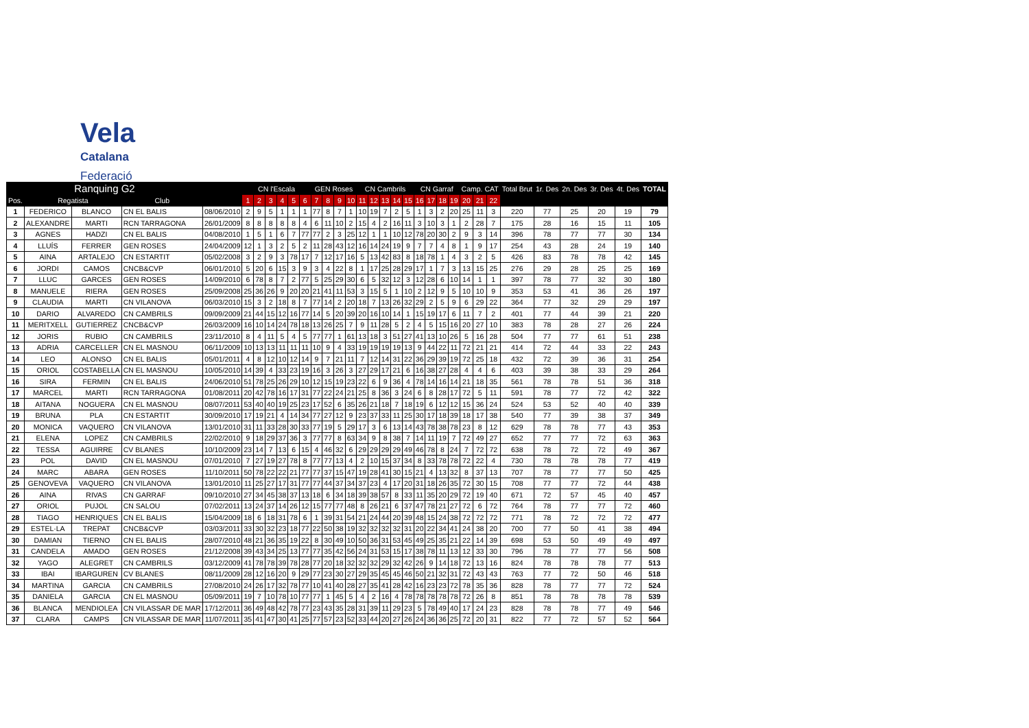Vela
Catalana
Federació
| Ranquing G2 | | | | | CN l'Escala | | | | | | GEN Roses | | | | CN Cambrils | | | | | CN Garraf | | | | Camp. CAT | | | Total Brut | 1r. Des | 2n. Des | 3r. Des | 4t. Des | TOTAL |
| --- | --- | --- | --- | --- | --- | --- | --- | --- | --- | --- | --- | --- | --- | --- | --- | --- | --- | --- | --- | --- | --- | --- | --- | --- | --- | --- | --- | --- | --- | --- | --- | --- |
| Pos. | Regatista | | Club | | 1 | 2 | 3 | 4 | 5 | 6 | 7 | 8 | 9 | 10 | 11 | 12 | 13 | 14 | 15 | 16 | 17 | 18 | 19 | 20 | 21 | 22 | | | | | | |
| 1 | FEDERICO | BLANCO | CN EL BALIS | 08/06/2010 | 2 | 9 | 5 | 1 | 1 | 1 | 77 | 8 | 7 | 1 | 10 | 19 | 7 | 2 | 5 | 1 | 3 | 2 | 20 | 25 | 11 | 3 | 220 | 77 | 25 | 20 | 19 | 79 |
| 2 | ALEXANDRE | MARTI | RCN TARRAGONA | 26/01/2009 | 8 | 8 | 8 | 8 | 8 | 4 | 6 | 11 | 10 | 2 | 15 | 4 | 2 | 16 | 11 | 3 | 10 | 3 | 1 | 2 | 28 | 7 | 175 | 28 | 16 | 15 | 11 | 105 |
| 3 | AGNES | HADZI | CN EL BALIS | 04/08/2010 | 1 | 5 | 1 | 6 | 7 | 77 | 77 | 2 | 3 | 25 | 12 | 1 | 1 | 10 | 12 | 78 | 20 | 30 | 2 | 9 | 3 | 14 | 396 | 78 | 77 | 77 | 30 | 134 |
| 4 | LLUÍS | FERRER | GEN ROSES | 24/04/2009 | 12 | 1 | 3 | 2 | 5 | 2 | 11 | 28 | 43 | 12 | 16 | 14 | 24 | 19 | 9 | 7 | 7 | 4 | 8 | 1 | 9 | 17 | 254 | 43 | 28 | 24 | 19 | 140 |
| 5 | AINA | ARTALEJO | CN ESTARTIT | 05/02/2008 | 3 | 2 | 9 | 3 | 78 | 17 | 7 | 12 | 17 | 16 | 5 | 13 | 42 | 83 | 8 | 18 | 78 | 1 | 4 | 3 | 2 | 5 | 426 | 83 | 78 | 78 | 42 | 145 |
| 6 | JORDI | CAMOS | CNCB&CVP | 06/01/2010 | 5 | 20 | 6 | 15 | 3 | 9 | 3 | 4 | 22 | 8 | 1 | 17 | 25 | 28 | 29 | 17 | 1 | 7 | 3 | 13 | 15 | 25 | 276 | 29 | 28 | 25 | 25 | 169 |
| 7 | LLUC | GARCES | GEN ROSES | 14/09/2010 | 6 | 78 | 8 | 7 | 2 | 77 | 5 | 25 | 29 | 30 | 6 | 5 | 32 | 12 | 3 | 12 | 28 | 6 | 10 | 14 | 1 | 1 | 397 | 78 | 77 | 32 | 30 | 180 |
| 8 | MANUELE | RIERA | GEN ROSES | 25/09/2008 | 25 | 36 | 26 | 9 | 20 | 20 | 21 | 41 | 11 | 53 | 3 | 15 | 5 | 1 | 10 | 2 | 12 | 9 | 5 | 10 | 10 | 9 | 353 | 53 | 41 | 36 | 26 | 197 |
| 9 | CLAUDIA | MARTI | CN VILANOVA | 06/03/2010 | 15 | 3 | 2 | 18 | 8 | 7 | 77 | 14 | 2 | 20 | 18 | 7 | 13 | 26 | 32 | 29 | 2 | 5 | 9 | 6 | 29 | 22 | 364 | 77 | 32 | 29 | 29 | 197 |
| 10 | DARIO | ALVAREDO | CN CAMBRILS | 09/09/2009 | 21 | 44 | 15 | 12 | 16 | 77 | 14 | 5 | 20 | 39 | 20 | 16 | 10 | 14 | 1 | 15 | 19 | 17 | 6 | 11 | 7 | 2 | 401 | 77 | 44 | 39 | 21 | 220 |
| 11 | MERITXELL | GUTIERREZ | CNCB&CVP | 26/03/2009 | 16 | 10 | 14 | 24 | 78 | 18 | 13 | 26 | 25 | 7 | 9 | 11 | 28 | 5 | 2 | 4 | 5 | 15 | 16 | 20 | 27 | 10 | 383 | 78 | 28 | 27 | 26 | 224 |
| 12 | JORIS | RUBIO | CN CAMBRILS | 23/11/2010 | 8 | 4 | 11 | 5 | 4 | 5 | 77 | 77 | 1 | 61 | 13 | 18 | 3 | 51 | 27 | 41 | 13 | 10 | 26 | 5 | 16 | 28 | 504 | 77 | 77 | 61 | 51 | 238 |
| 13 | ADRIA | CARCELLER | CN EL MASNOU | 06/11/2009 | 10 | 13 | 13 | 11 | 11 | 11 | 10 | 9 | 4 | 33 | 19 | 19 | 19 | 19 | 13 | 9 | 44 | 22 | 11 | 72 | 21 | 21 | 414 | 72 | 44 | 33 | 22 | 243 |
| 14 | LEO | ALONSO | CN EL BALIS | 05/01/2011 | 4 | 8 | 12 | 10 | 12 | 14 | 9 | 7 | 21 | 11 | 7 | 12 | 14 | 31 | 22 | 36 | 29 | 39 | 19 | 72 | 25 | 18 | 432 | 72 | 39 | 36 | 31 | 254 |
| 15 | ORIOL | COSTABELLA | CN EL MASNOU | 10/05/2010 | 14 | 39 | 4 | 33 | 23 | 19 | 16 | 3 | 26 | 3 | 27 | 29 | 17 | 21 | 6 | 16 | 38 | 27 | 28 | 4 | 4 | 6 | 403 | 39 | 38 | 33 | 29 | 264 |
| 16 | SIRA | FERMIN | CN EL BALIS | 24/06/2010 | 51 | 78 | 25 | 26 | 29 | 10 | 12 | 15 | 19 | 23 | 22 | 6 | 9 | 36 | 4 | 78 | 14 | 16 | 14 | 21 | 18 | 35 | 561 | 78 | 78 | 51 | 36 | 318 |
| 17 | MARCEL | MARTI | RCN TARRAGONA | 01/08/2011 | 20 | 42 | 78 | 16 | 17 | 31 | 77 | 22 | 24 | 21 | 25 | 8 | 36 | 3 | 24 | 6 | 8 | 28 | 17 | 72 | 5 | 11 | 591 | 78 | 77 | 72 | 42 | 322 |
| 18 | AITANA | NOGUERA | CN EL MASNOU | 08/07/2011 | 53 | 40 | 40 | 19 | 25 | 23 | 17 | 52 | 6 | 35 | 26 | 21 | 18 | 7 | 18 | 19 | 6 | 12 | 12 | 15 | 36 | 24 | 524 | 53 | 52 | 40 | 40 | 339 |
| 19 | BRUNA | PLA | CN ESTARTIT | 30/09/2010 | 17 | 19 | 21 | 4 | 14 | 34 | 77 | 27 | 12 | 9 | 23 | 37 | 33 | 11 | 25 | 30 | 17 | 18 | 39 | 18 | 17 | 38 | 540 | 77 | 39 | 38 | 37 | 349 |
| 20 | MONICA | VAQUERO | CN VILANOVA | 13/01/2010 | 31 | 11 | 33 | 28 | 30 | 33 | 77 | 19 | 5 | 29 | 17 | 3 | 6 | 13 | 14 | 43 | 78 | 38 | 78 | 23 | 8 | 12 | 629 | 78 | 78 | 77 | 43 | 353 |
| 21 | ELENA | LOPEZ | CN CAMBRILS | 22/02/2010 | 9 | 18 | 29 | 37 | 36 | 3 | 77 | 77 | 8 | 63 | 34 | 9 | 8 | 38 | 7 | 14 | 11 | 19 | 7 | 72 | 49 | 27 | 652 | 77 | 77 | 72 | 63 | 363 |
| 22 | TESSA | AGUIRRE | CV BLANES | 10/10/2009 | 23 | 14 | 7 | 13 | 6 | 15 | 4 | 46 | 32 | 6 | 29 | 29 | 29 | 29 | 49 | 46 | 78 | 8 | 24 | 7 | 72 | 72 | 638 | 78 | 72 | 72 | 49 | 367 |
| 23 | POL | DAVID | CN EL MASNOU | 07/01/2010 | 7 | 27 | 19 | 27 | 78 | 8 | 77 | 77 | 13 | 4 | 2 | 10 | 15 | 37 | 34 | 8 | 33 | 78 | 78 | 72 | 22 | 4 | 730 | 78 | 78 | 78 | 77 | 419 |
| 24 | MARC | ABARA | GEN ROSES | 11/10/2011 | 50 | 78 | 22 | 22 | 21 | 77 | 77 | 37 | 15 | 47 | 19 | 28 | 41 | 30 | 15 | 21 | 4 | 13 | 32 | 8 | 37 | 13 | 707 | 78 | 77 | 77 | 50 | 425 |
| 25 | GENOVEVA | VAQUERO | CN VILANOVA | 13/01/2010 | 11 | 25 | 27 | 17 | 31 | 77 | 77 | 44 | 37 | 34 | 37 | 23 | 4 | 17 | 20 | 31 | 18 | 26 | 35 | 72 | 30 | 15 | 708 | 77 | 77 | 72 | 44 | 438 |
| 26 | AINA | RIVAS | CN GARRAF | 09/10/2010 | 27 | 34 | 45 | 38 | 37 | 13 | 18 | 6 | 34 | 18 | 39 | 38 | 57 | 8 | 33 | 11 | 35 | 20 | 29 | 72 | 19 | 40 | 671 | 72 | 57 | 45 | 40 | 457 |
| 27 | ORIOL | PUJOL | CN SALOU | 07/02/2011 | 13 | 24 | 37 | 14 | 26 | 12 | 15 | 77 | 77 | 48 | 8 | 26 | 21 | 6 | 37 | 47 | 78 | 21 | 27 | 72 | 6 | 72 | 764 | 78 | 77 | 77 | 72 | 460 |
| 28 | TIAGO | HENRIQUES | CN EL BALIS | 15/04/2009 | 18 | 6 | 18 | 31 | 78 | 6 | 1 | 39 | 31 | 54 | 21 | 24 | 44 | 20 | 39 | 48 | 15 | 24 | 38 | 72 | 72 | 72 | 771 | 78 | 72 | 72 | 72 | 477 |
| 29 | ESTEL·LA | TREPAT | CNCB&CVP | 03/03/2011 | 33 | 30 | 32 | 23 | 18 | 77 | 22 | 50 | 38 | 19 | 32 | 32 | 32 | 32 | 31 | 20 | 22 | 34 | 41 | 24 | 38 | 20 | 700 | 77 | 50 | 41 | 38 | 494 |
| 30 | DAMIAN | TIERNO | CN EL BALIS | 28/07/2010 | 48 | 21 | 36 | 35 | 19 | 22 | 8 | 30 | 49 | 10 | 50 | 36 | 31 | 53 | 45 | 49 | 25 | 35 | 21 | 22 | 14 | 39 | 698 | 53 | 50 | 49 | 49 | 497 |
| 31 | CANDELA | AMADO | GEN ROSES | 21/12/2008 | 39 | 43 | 34 | 25 | 13 | 77 | 77 | 35 | 42 | 56 | 24 | 31 | 53 | 15 | 17 | 38 | 78 | 11 | 13 | 12 | 33 | 30 | 796 | 78 | 77 | 77 | 56 | 508 |
| 32 | YAGO | ALEGRET | CN CAMBRILS | 03/12/2009 | 41 | 78 | 78 | 39 | 78 | 28 | 77 | 20 | 18 | 32 | 32 | 32 | 29 | 32 | 42 | 26 | 9 | 14 | 18 | 72 | 13 | 16 | 824 | 78 | 78 | 78 | 77 | 513 |
| 33 | IBAI | IBARGUREN | CV BLANES | 08/11/2009 | 28 | 12 | 16 | 20 | 9 | 29 | 77 | 23 | 30 | 27 | 29 | 35 | 45 | 45 | 46 | 50 | 21 | 32 | 31 | 72 | 43 | 43 | 763 | 77 | 72 | 50 | 46 | 518 |
| 34 | MARTINA | GARCIA | CN CAMBRILS | 27/08/2010 | 24 | 26 | 17 | 32 | 78 | 77 | 10 | 41 | 40 | 28 | 27 | 35 | 41 | 28 | 42 | 16 | 23 | 23 | 72 | 78 | 35 | 36 | 828 | 78 | 77 | 77 | 72 | 524 |
| 35 | DANIELA | GARCIA | CN EL MASNOU | 05/09/2011 | 19 | 7 | 10 | 78 | 10 | 77 | 77 | 1 | 45 | 5 | 4 | 2 | 16 | 4 | 78 | 78 | 78 | 78 | 78 | 72 | 26 | 8 | 851 | 78 | 78 | 78 | 78 | 539 |
| 36 | BLANCA | MENDIOLEA | CN VILASSAR DE MAR | 17/12/2011 | 36 | 49 | 48 | 42 | 78 | 77 | 23 | 43 | 35 | 28 | 31 | 39 | 11 | 29 | 23 | 5 | 78 | 49 | 40 | 17 | 24 | 23 | 828 | 78 | 78 | 77 | 49 | 546 |
| 37 | CLARA | CAMPS | CN VILASSAR DE MAR | 11/07/2011 | 35 | 41 | 47 | 30 | 41 | 25 | 77 | 57 | 23 | 52 | 33 | 44 | 20 | 27 | 26 | 24 | 36 | 36 | 25 | 72 | 20 | 31 | 822 | 77 | 72 | 57 | 52 | 564 |